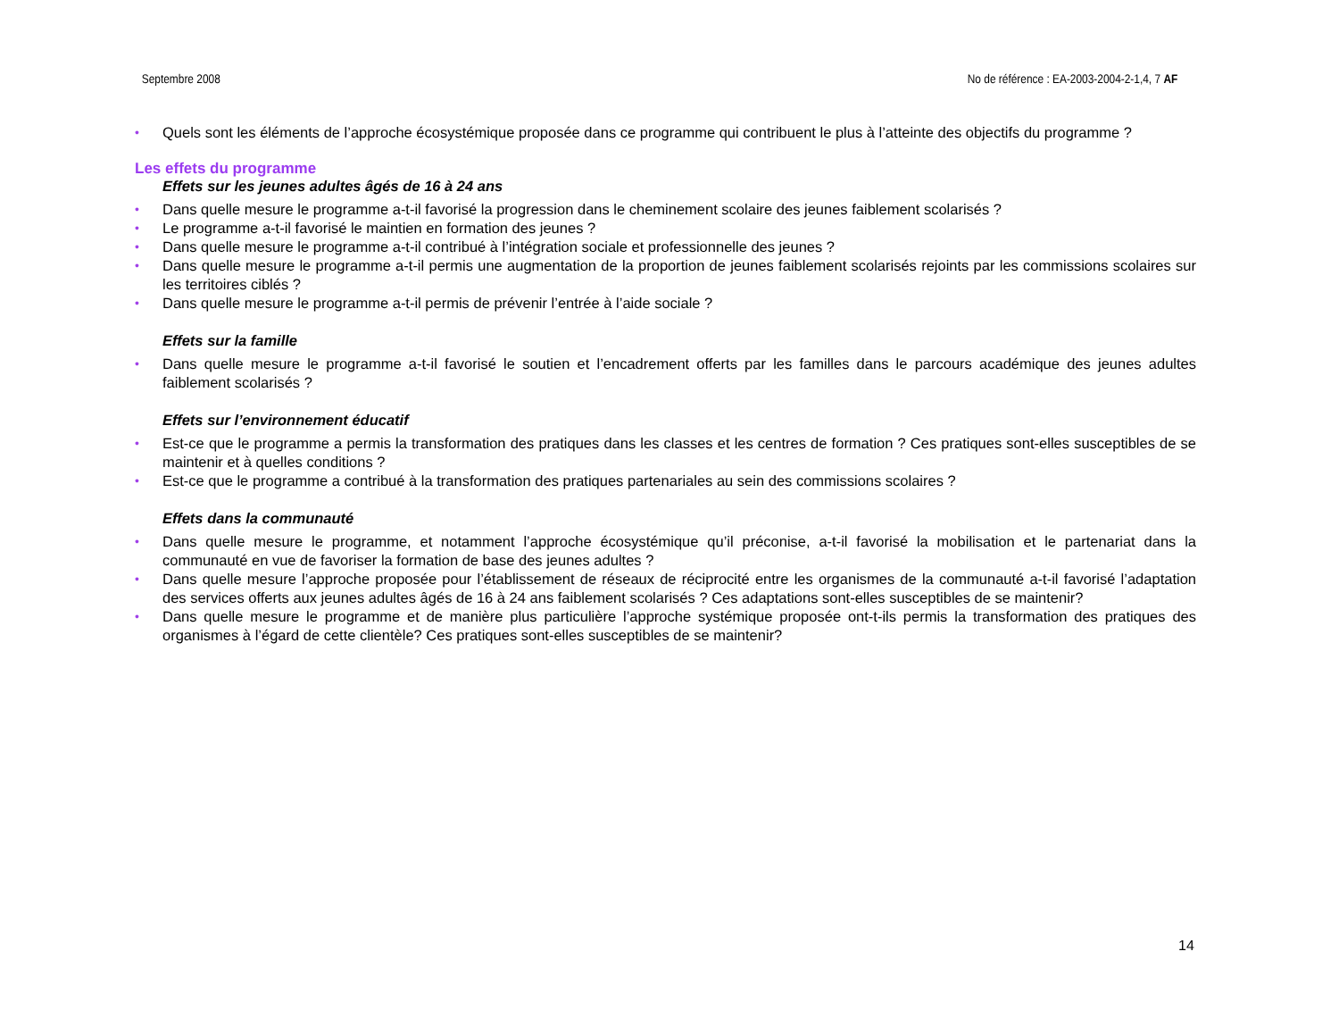Septembre 2008 No de référence : EA-2003-2004-2-1,4, 7 AF
• Quels sont les éléments de l’approche écosystémique proposée dans ce programme qui contribuent le plus à l’atteinte des objectifs du programme ?
Les effets du programme
Effets sur les jeunes adultes âgés de 16 à 24 ans
• Dans quelle mesure le programme a-t-il favorisé la progression dans le cheminement scolaire des jeunes faiblement scolarisés ?
• Le programme a-t-il favorisé le maintien en formation des jeunes ?
• Dans quelle mesure le programme a-t-il contribué à l’intégration sociale et professionnelle des jeunes ?
• Dans quelle mesure le programme a-t-il permis une augmentation de la proportion de jeunes faiblement scolarisés rejoints par les commissions scolaires sur les territoires ciblés ?
• Dans quelle mesure le programme a-t-il permis de prévenir l’entrée à l’aide sociale ?
Effets sur la famille
• Dans quelle mesure le programme a-t-il favorisé le soutien et l’encadrement offerts par les familles dans le parcours académique des jeunes adultes faiblement scolarisés ?
Effets sur l’environnement éducatif
• Est-ce que le programme a permis la transformation des pratiques dans les classes et les centres de formation ? Ces pratiques sont-elles susceptibles de se maintenir et à quelles conditions ?
• Est-ce que le programme a contribué à la transformation des pratiques partenariales au sein des commissions scolaires ?
Effets dans la communauté
• Dans quelle mesure le programme, et notamment l’approche écosystémique qu’il préconise, a-t-il favorisé la mobilisation et le partenariat dans la communauté en vue de favoriser la formation de base des jeunes adultes ?
• Dans quelle mesure l’approche proposée pour l’établissement de réseaux de réciprocité entre les organismes de la communauté a-t-il favorisé l’adaptation des services offerts aux jeunes adultes âgés de 16 à 24 ans faiblement scolarisés ? Ces adaptations sont-elles susceptibles de se maintenir?
• Dans quelle mesure le programme et de manière plus particulière l’approche systémique proposée ont-t-ils permis la transformation des pratiques des organismes à l’égard de cette clientèle? Ces pratiques sont-elles susceptibles de se maintenir?
14